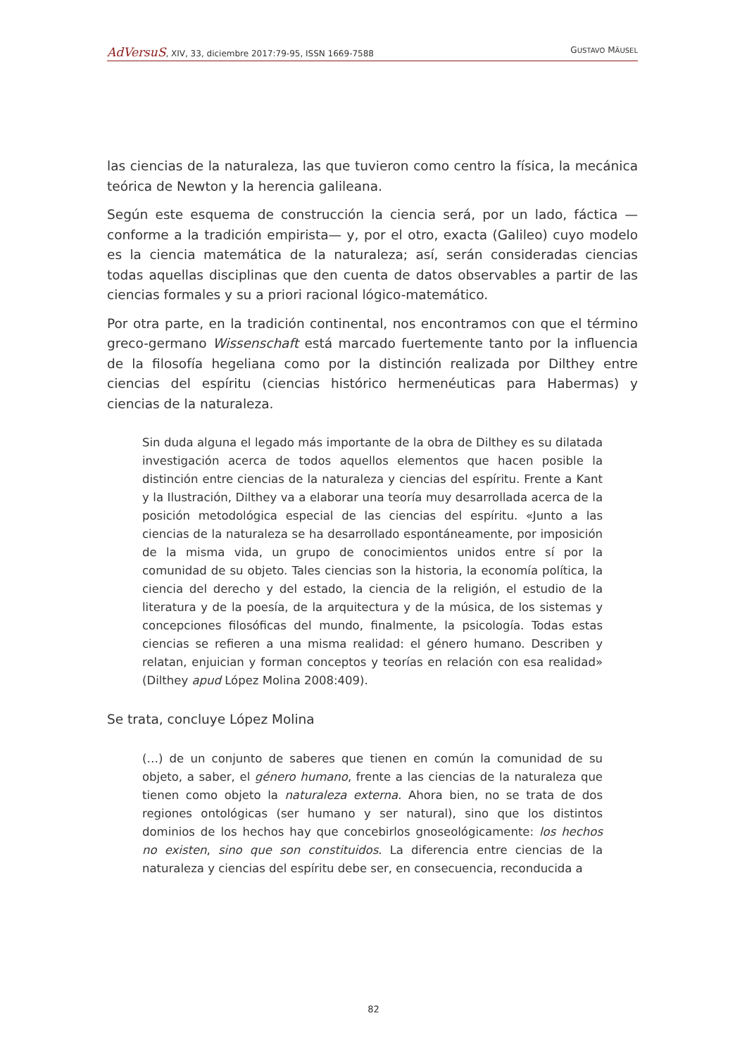AdVersuS, XIV, 33, diciembre 2017:79-95, ISSN 1669-7588 GUSTAVO MÄUSEL
las ciencias de la naturaleza, las que tuvieron como centro la física, la mecánica teórica de Newton y la herencia galileana.
Según este esquema de construcción la ciencia será, por un lado, fáctica —conforme a la tradición empirista— y, por el otro, exacta (Galileo) cuyo modelo es la ciencia matemática de la naturaleza; así, serán consideradas ciencias todas aquellas disciplinas que den cuenta de datos observables a partir de las ciencias formales y su a priori racional lógico-matemático.
Por otra parte, en la tradición continental, nos encontramos con que el término greco-germano Wissenschaft está marcado fuertemente tanto por la influencia de la filosofía hegeliana como por la distinción realizada por Dilthey entre ciencias del espíritu (ciencias histórico hermenéuticas para Habermas) y ciencias de la naturaleza.
Sin duda alguna el legado más importante de la obra de Dilthey es su dilatada investigación acerca de todos aquellos elementos que hacen posible la distinción entre ciencias de la naturaleza y ciencias del espíritu. Frente a Kant y la Ilustración, Dilthey va a elaborar una teoría muy desarrollada acerca de la posición metodológica especial de las ciencias del espíritu. «Junto a las ciencias de la naturaleza se ha desarrollado espontáneamente, por imposición de la misma vida, un grupo de conocimientos unidos entre sí por la comunidad de su objeto. Tales ciencias son la historia, la economía política, la ciencia del derecho y del estado, la ciencia de la religión, el estudio de la literatura y de la poesía, de la arquitectura y de la música, de los sistemas y concepciones filosóficas del mundo, finalmente, la psicología. Todas estas ciencias se refieren a una misma realidad: el género humano. Describen y relatan, enjuician y forman conceptos y teorías en relación con esa realidad» (Dilthey apud López Molina 2008:409).
Se trata, concluye López Molina
(…) de un conjunto de saberes que tienen en común la comunidad de su objeto, a saber, el género humano, frente a las ciencias de la naturaleza que tienen como objeto la naturaleza externa. Ahora bien, no se trata de dos regiones ontológicas (ser humano y ser natural), sino que los distintos dominios de los hechos hay que concebirlos gnoseológicamente: los hechos no existen, sino que son constituidos. La diferencia entre ciencias de la naturaleza y ciencias del espíritu debe ser, en consecuencia, reconducida a
82